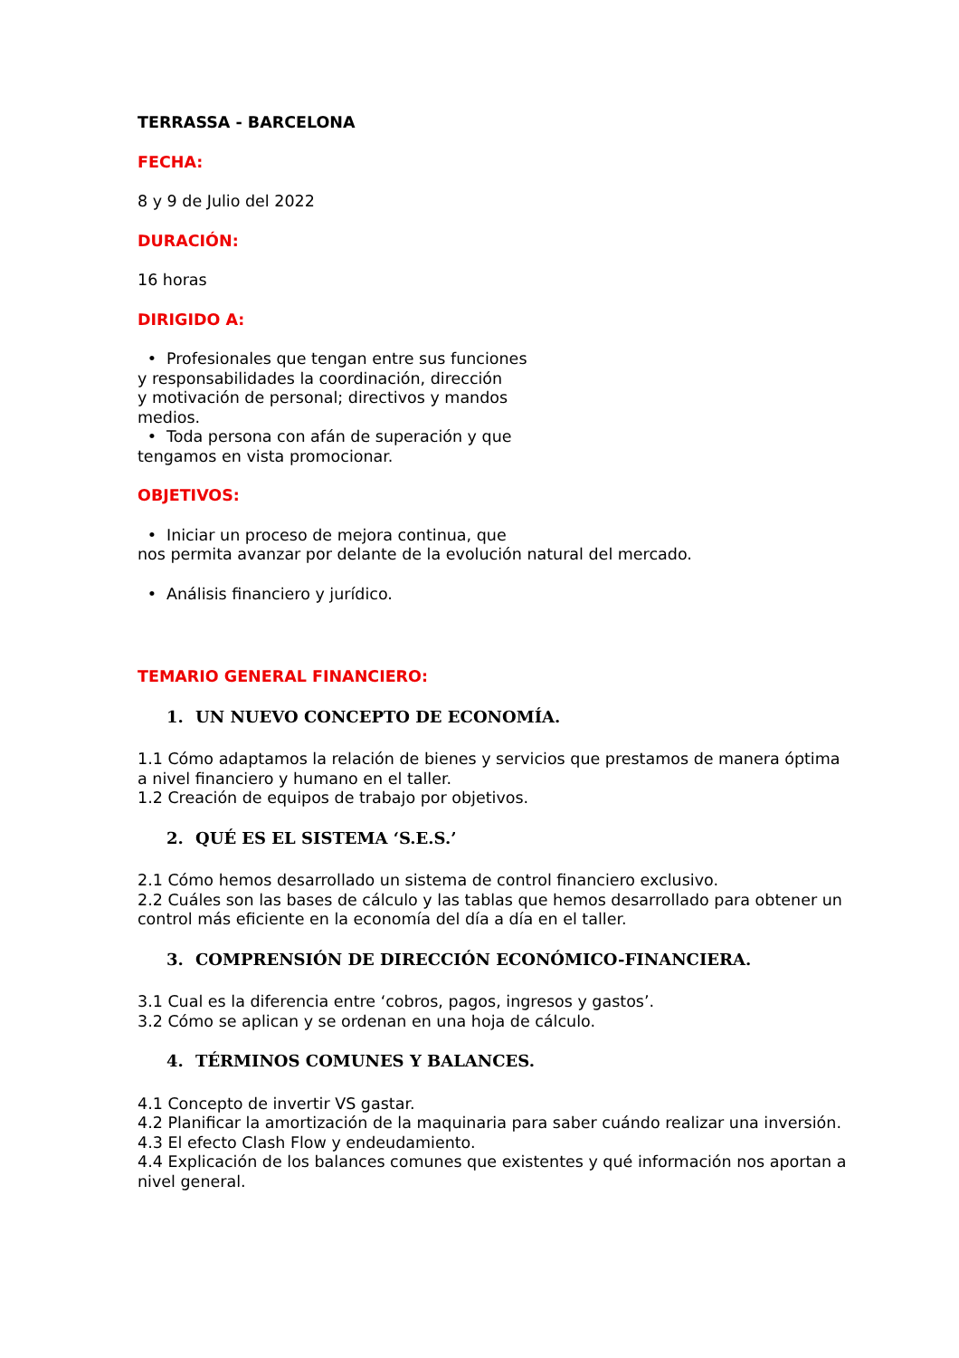TERRASSA - BARCELONA
FECHA:
8 y 9 de Julio del 2022
DURACIÓN:
16 horas
DIRIGIDO A:
• Profesionales que tengan entre sus funciones
y responsabilidades la coordinación, dirección
y motivación de personal; directivos y mandos
medios.
• Toda persona con afán de superación y que
tengamos en vista promocionar.
OBJETIVOS:
• Iniciar un proceso de mejora continua, que
nos permita avanzar por delante de la evolución natural del mercado.
• Análisis financiero y jurídico.
TEMARIO GENERAL FINANCIERO:
1. UN NUEVO CONCEPTO DE ECONOMÍA.
1.1 Cómo adaptamos la relación de bienes y servicios que prestamos de manera óptima a nivel financiero y humano en el taller.
1.2 Creación de equipos de trabajo por objetivos.
2. QUÉ ES EL SISTEMA ‘S.E.S.’
2.1 Cómo hemos desarrollado un sistema de control financiero exclusivo.
2.2 Cuáles son las bases de cálculo y las tablas que hemos desarrollado para obtener un control más eficiente en la economía del día a día en el taller.
3. COMPRENSIÓN DE DIRECCIÓN ECONÓMICO-FINANCIERA.
3.1 Cual es la diferencia entre ‘cobros, pagos, ingresos y gastos’.
3.2 Cómo se aplican y se ordenan en una hoja de cálculo.
4. TÉRMINOS COMUNES Y BALANCES.
4.1 Concepto de invertir VS gastar.
4.2 Planificar la amortización de la maquinaria para saber cuándo realizar una inversión.
4.3 El efecto Clash Flow y endeudamiento.
4.4 Explicación de los balances comunes que existentes y qué información nos aportan a nivel general.